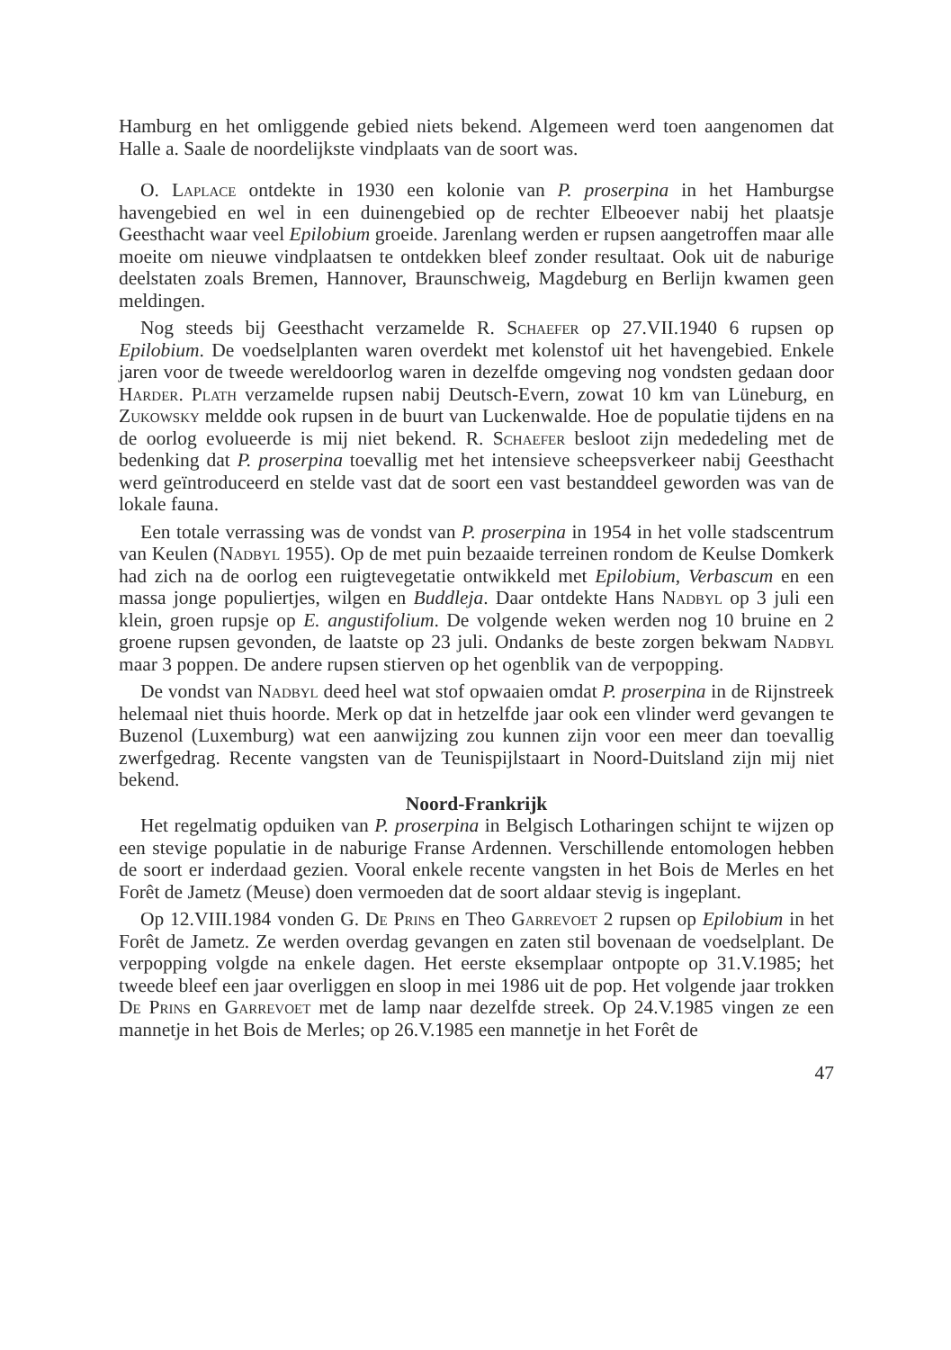Hamburg en het omliggende gebied niets bekend. Algemeen werd toen aangenomen dat Halle a. Saale de noordelijkste vindplaats van de soort was.
O. Laplace ontdekte in 1930 een kolonie van P. proserpina in het Hamburgse havengebied en wel in een duinengebied op de rechter Elbeoever nabij het plaatsje Geesthacht waar veel Epilobium groeide. Jarenlang werden er rupsen aangetroffen maar alle moeite om nieuwe vindplaatsen te ontdekken bleef zonder resultaat. Ook uit de naburige deelstaten zoals Bremen, Hannover, Braunschweig, Magdeburg en Berlijn kwamen geen meldingen.
Nog steeds bij Geesthacht verzamelde R. Schaefer op 27.VII.1940 6 rupsen op Epilobium. De voedselplanten waren overdekt met kolenstof uit het havengebied. Enkele jaren voor de tweede wereldoorlog waren in dezelfde omgeving nog vondsten gedaan door Harder. Plath verzamelde rupsen nabij Deutsch-Evern, zowat 10 km van Lüneburg, en Zukowsky meldde ook rupsen in de buurt van Luckenwalde. Hoe de populatie tijdens en na de oorlog evolueerde is mij niet bekend. R. Schaefer besloot zijn mededeling met de bedenking dat P. proserpina toevallig met het intensieve scheepsverkeer nabij Geesthacht werd geïntroduceerd en stelde vast dat de soort een vast bestanddeel geworden was van de lokale fauna.
Een totale verrassing was de vondst van P. proserpina in 1954 in het volle stadscentrum van Keulen (Nadbyl 1955). Op de met puin bezaaide terreinen rondom de Keulse Domkerk had zich na de oorlog een ruigtevegetatie ontwikkeld met Epilobium, Verbascum en een massa jonge populiertjes, wilgen en Buddleja. Daar ontdekte Hans Nadbyl op 3 juli een klein, groen rupsje op E. angustifolium. De volgende weken werden nog 10 bruine en 2 groene rupsen gevonden, de laatste op 23 juli. Ondanks de beste zorgen bekwam Nadbyl maar 3 poppen. De andere rupsen stierven op het ogenblik van de verpopping.
De vondst van Nadbyl deed heel wat stof opwaaien omdat P. proserpina in de Rijnstreek helemaal niet thuis hoorde. Merk op dat in hetzelfde jaar ook een vlinder werd gevangen te Buzenol (Luxemburg) wat een aanwijzing zou kunnen zijn voor een meer dan toevallig zwerfgedrag. Recente vangsten van de Teunispijlstaart in Noord-Duitsland zijn mij niet bekend.
Noord-Frankrijk
Het regelmatig opduiken van P. proserpina in Belgisch Lotharingen schijnt te wijzen op een stevige populatie in de naburige Franse Ardennen. Verschillende entomologen hebben de soort er inderdaad gezien. Vooral enkele recente vangsten in het Bois de Merles en het Forêt de Jametz (Meuse) doen vermoeden dat de soort aldaar stevig is ingeplant.
Op 12.VIII.1984 vonden G. De Prins en Theo Garrevoet 2 rupsen op Epilobium in het Forêt de Jametz. Ze werden overdag gevangen en zaten stil bovenaan de voedselplant. De verpopping volgde na enkele dagen. Het eerste eksemplaar ontpopte op 31.V.1985; het tweede bleef een jaar overliggen en sloop in mei 1986 uit de pop. Het volgende jaar trokken De Prins en Garrevoet met de lamp naar dezelfde streek. Op 24.V.1985 vingen ze een mannetje in het Bois de Merles; op 26.V.1985 een mannetje in het Forêt de
47